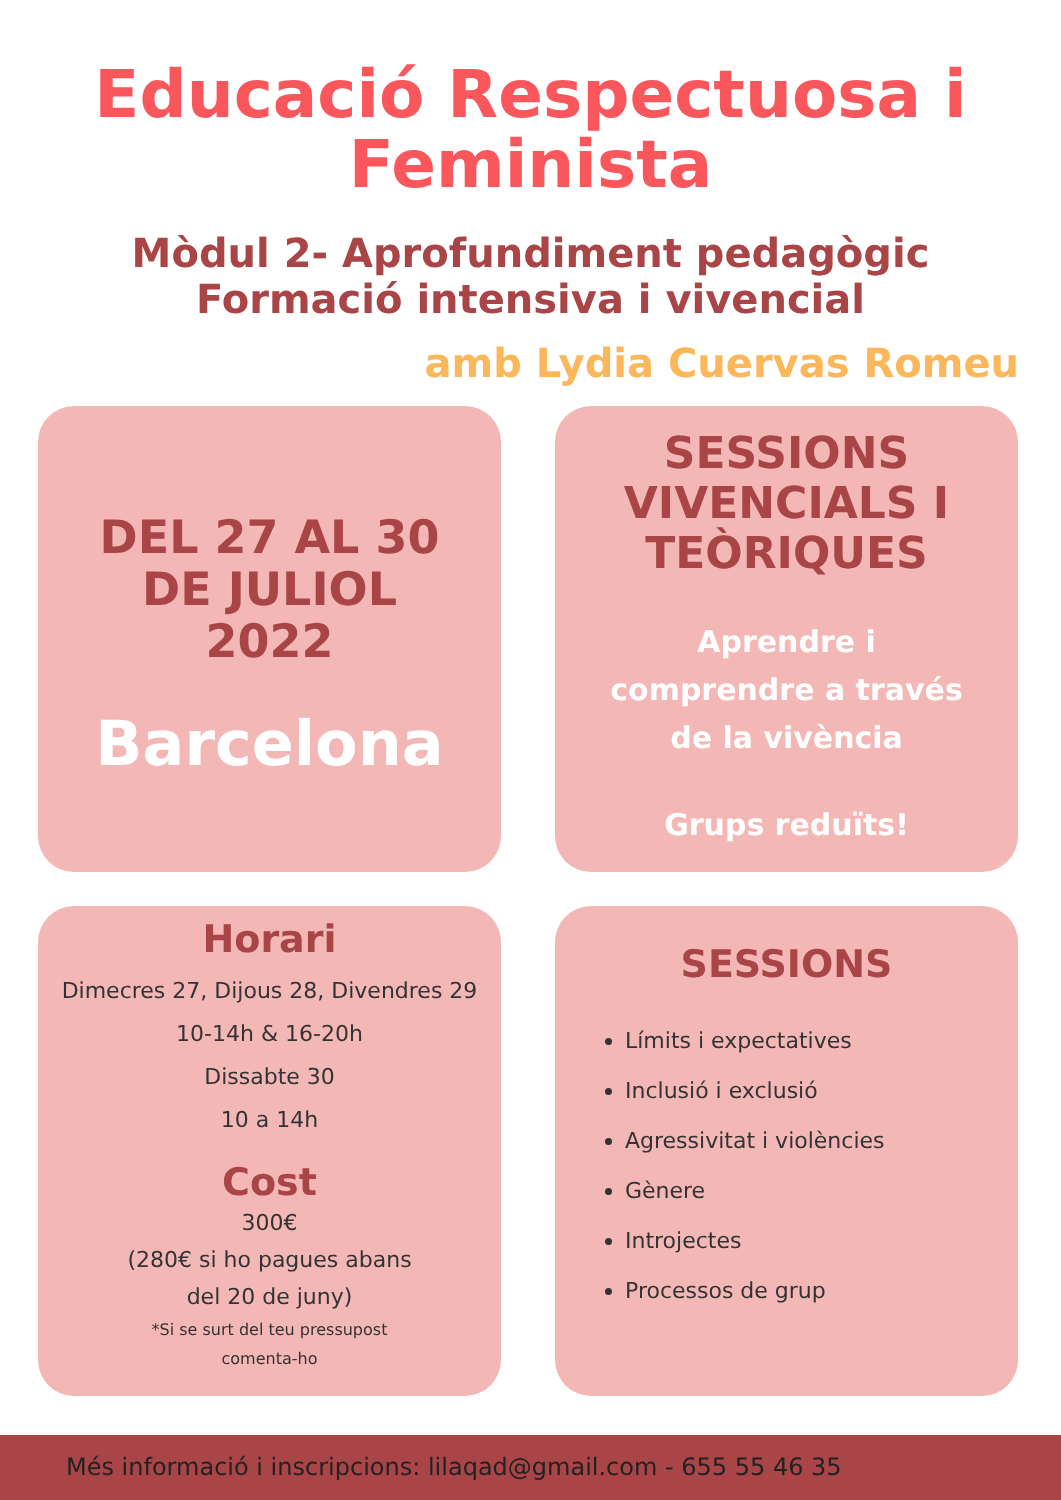Educació Respectuosa i Feminista
Mòdul 2- Aprofundiment pedagògic
Formació intensiva i vivencial
amb Lydia Cuervas Romeu
DEL 27 AL 30
DE JULIOL
2022
Barcelona
SESSIONS
VIVENCIALS I
TEÒRIQUES
Aprendre i
comprendre a través
de la vivència
Grups reduïts!
Horari
Dimecres 27, Dijous 28, Divendres 29
10-14h & 16-20h
Dissabte 30
10 a 14h
Cost
300€
(280€ si ho pagues abans
del 20 de juny)
*Si se surt del teu pressupost
comenta-ho
SESSIONS
Límits i expectatives
Inclusió i exclusió
Agressivitat i violències
Gènere
Introjectes
Processos de grup
Més informació i inscripcions: lilaqad@gmail.com - 655 55 46 35